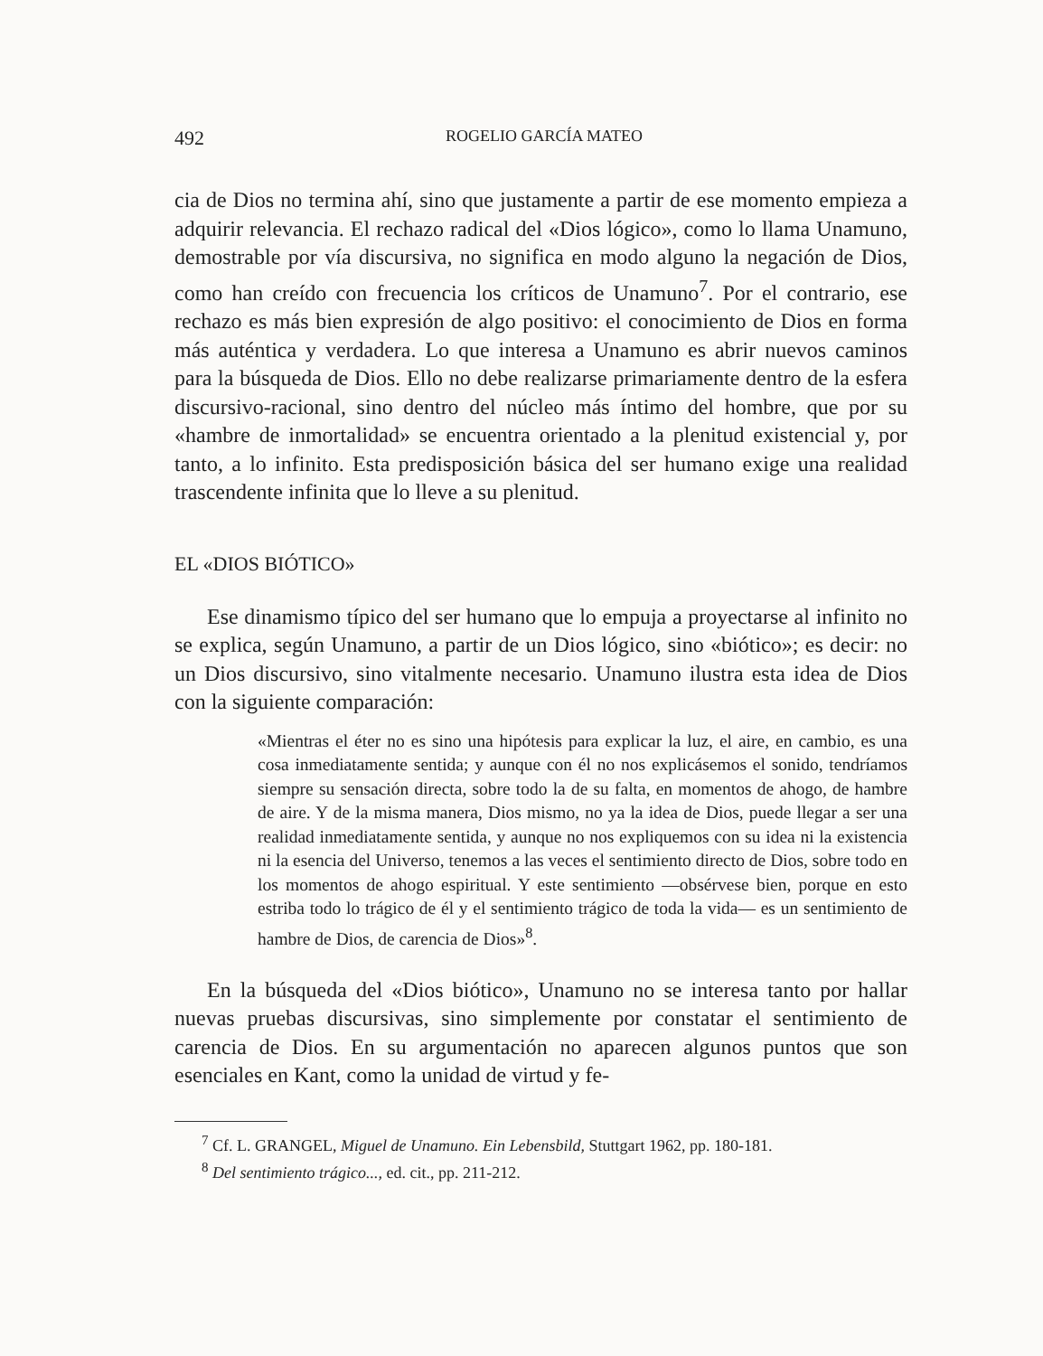492 ROGELIO GARCÍA MATEO
cia de Dios no termina ahí, sino que justamente a partir de ese momento empieza a adquirir relevancia. El rechazo radical del «Dios lógico», como lo llama Unamuno, demostrable por vía discursiva, no significa en modo alguno la negación de Dios, como han creído con frecuencia los críticos de Unamuno<sup>7</sup>. Por el contrario, ese rechazo es más bien expresión de algo positivo: el conocimiento de Dios en forma más auténtica y verdadera. Lo que interesa a Unamuno es abrir nuevos caminos para la búsqueda de Dios. Ello no debe realizarse primariamente dentro de la esfera discursivo-racional, sino dentro del núcleo más íntimo del hombre, que por su «hambre de inmortalidad» se encuentra orientado a la plenitud existencial y, por tanto, a lo infinito. Esta predisposición básica del ser humano exige una realidad trascendente infinita que lo lleve a su plenitud.
EL «DIOS BIÓTICO»
Ese dinamismo típico del ser humano que lo empuja a proyectarse al infinito no se explica, según Unamuno, a partir de un Dios lógico, sino «biótico»; es decir: no un Dios discursivo, sino vitalmente necesario. Unamuno ilustra esta idea de Dios con la siguiente comparación:
«Mientras el éter no es sino una hipótesis para explicar la luz, el aire, en cambio, es una cosa inmediatamente sentida; y aunque con él no nos explicásemos el sonido, tendríamos siempre su sensación directa, sobre todo la de su falta, en momentos de ahogo, de hambre de aire. Y de la misma manera, Dios mismo, no ya la idea de Dios, puede llegar a ser una realidad inmediatamente sentida, y aunque no nos expliquemos con su idea ni la existencia ni la esencia del Universo, tenemos a las veces el sentimiento directo de Dios, sobre todo en los momentos de ahogo espiritual. Y este sentimiento —obsérvese bien, porque en esto estriba todo lo trágico de él y el sentimiento trágico de toda la vida— es un sentimiento de hambre de Dios, de carencia de Dios»<sup>8</sup>.
En la búsqueda del «Dios biótico», Unamuno no se interesa tanto por hallar nuevas pruebas discursivas, sino simplemente por constatar el sentimiento de carencia de Dios. En su argumentación no aparecen algunos puntos que son esenciales en Kant, como la unidad de virtud y fe-
<sup>7</sup> Cf. L. GRANGEL, Miguel de Unamuno. Ein Lebensbild, Stuttgart 1962, pp. 180-181.
<sup>8</sup> Del sentimiento trágico..., ed. cit., pp. 211-212.